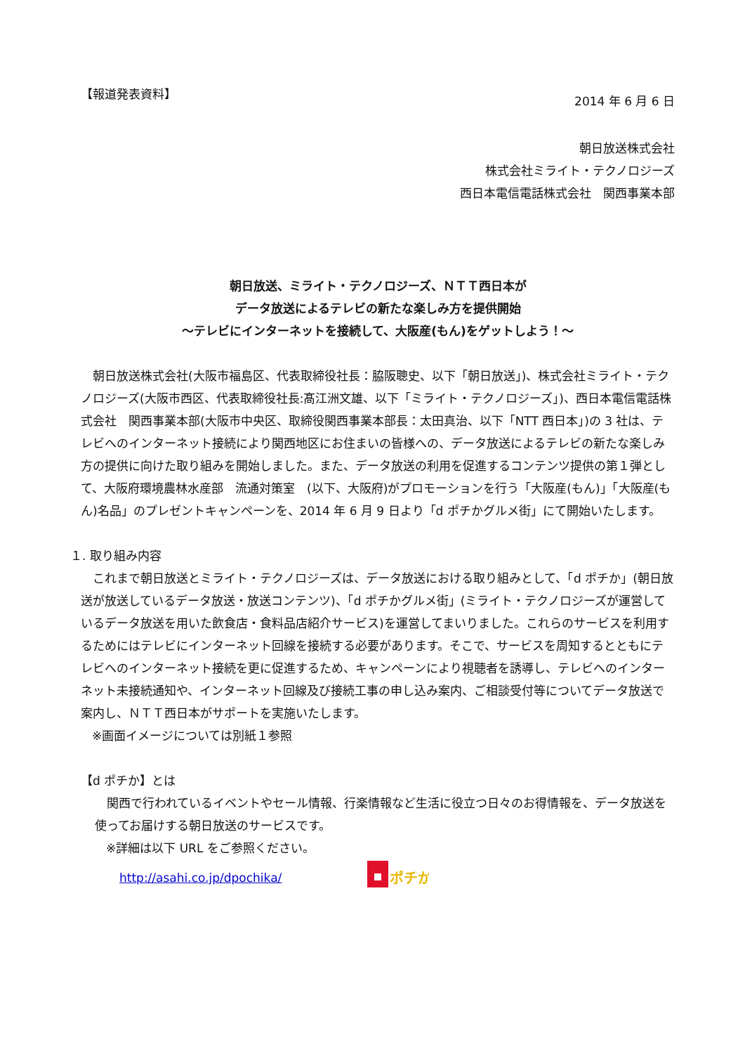【報道発表資料】
2014 年 6 月 6 日
朝日放送株式会社
株式会社ミライト・テクノロジーズ
西日本電信電話株式会社　関西事業本部
朝日放送、ミライト・テクノロジーズ、ＮＴＴ西日本が
データ放送によるテレビの新たな楽しみ方を提供開始
～テレビにインターネットを接続して、大阪産(もん)をゲットしよう！～
朝日放送株式会社(大阪市福島区、代表取締役社長：脇阪聰史、以下「朝日放送」)、株式会社ミライト・テクノロジーズ(大阪市西区、代表取締役社長:髙江洲文雄、以下「ミライト・テクノロジーズ」)、西日本電信電話株式会社　関西事業本部(大阪市中央区、取締役関西事業本部長：太田真治、以下「NTT 西日本」)の 3 社は、テレビへのインターネット接続により関西地区にお住まいの皆様への、データ放送によるテレビの新たな楽しみ方の提供に向けた取り組みを開始しました。また、データ放送の利用を促進するコンテンツ提供の第１弾として、大阪府環境農林水産部　流通対策室　(以下、大阪府)がプロモーションを行う「大阪産(もん)」「大阪産(もん)名品」のプレゼントキャンペーンを、2014 年 6 月 9 日より「d ポチかグルメ街」にて開始いたします。
１. 取り組み内容
これまで朝日放送とミライト・テクノロジーズは、データ放送における取り組みとして、「d ポチか」(朝日放送が放送しているデータ放送・放送コンテンツ)、「d ポチかグルメ街」(ミライト・テクノロジーズが運営しているデータ放送を用いた飲食店・食料品店紹介サービス)を運営してまいりました。これらのサービスを利用するためにはテレビにインターネット回線を接続する必要があります。そこで、サービスを周知するとともにテレビへのインターネット接続を更に促進するため、キャンペーンにより視聴者を誘導し、テレビへのインターネット未接続通知や、インターネット回線及び接続工事の申し込み案内、ご相談受付等についてデータ放送で案内し、ＮＴＴ西日本がサポートを実施いたします。
※画面イメージについては別紙１参照
【d ポチか】とは
関西で行われているイベントやセール情報、行楽情報など生活に役立つ日々のお得情報を、データ放送を使ってお届けする朝日放送のサービスです。
※詳細は以下 URL をご参照ください。
http://asahi.co.jp/dpochika/
ポチか